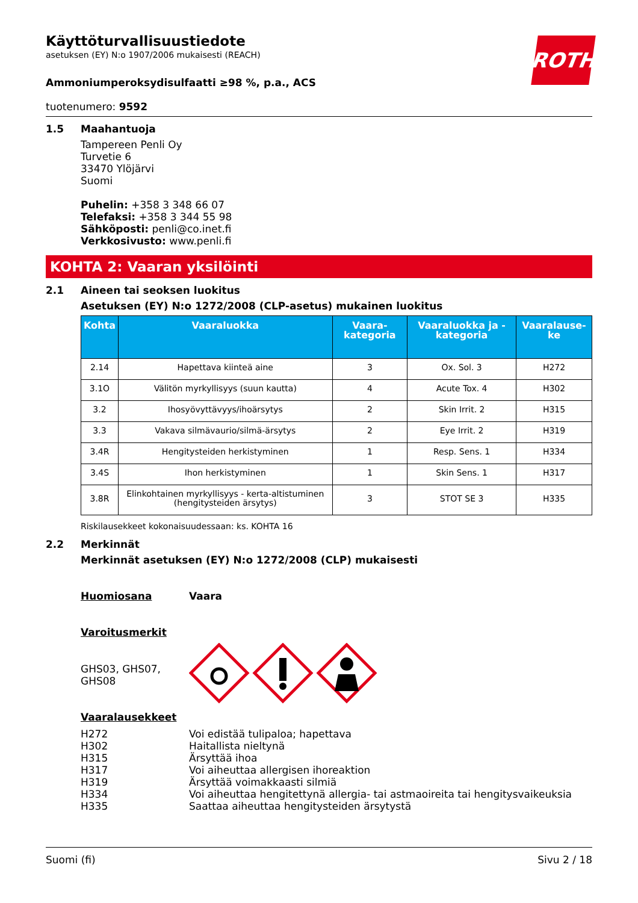ROTH
Käyttöturvallisuustiedote
asetuksen (EY) N:o 1907/2006 mukaisesti (REACH)
Ammoniumperoksydisulfaatti ≥98 %, p.a., ACS
tuotenumero: 9592
1.5 Maahantuoja
Tampereen Penli Oy
Turvetie 6
33470 Ylöjärvi
Suomi
Puhelin: +358 3 348 66 07
Telefaksi: +358 3 344 55 98
Sähköposti: penli@co.inet.fi
Verkkosivusto: www.penli.fi
KOHTA 2: Vaaran yksilöinti
2.1 Aineen tai seoksen luokitus
Asetuksen (EY) N:o 1272/2008 (CLP-asetus) mukainen luokitus
| Kohta | Vaaraluokka | Vaara-kategoria | Vaaraluokka ja -kategoria | Vaaralause-ke |
| --- | --- | --- | --- | --- |
| 2.14 | Hapettava kiinteä aine | 3 | Ox. Sol. 3 | H272 |
| 3.1O | Välitön myrkyllisyys (suun kautta) | 4 | Acute Tox. 4 | H302 |
| 3.2 | Ihosyövyttävyys/ihoärsytys | 2 | Skin Irrit. 2 | H315 |
| 3.3 | Vakava silmävaurio/silmä-ärsytys | 2 | Eye Irrit. 2 | H319 |
| 3.4R | Hengitysteiden herkistyminen | 1 | Resp. Sens. 1 | H334 |
| 3.4S | Ihon herkistyminen | 1 | Skin Sens. 1 | H317 |
| 3.8R | Elinkohtainen myrkyllisyys - kerta-altistuminen (hengitysteiden ärsytys) | 3 | STOT SE 3 | H335 |
Riskilausekkeet kokonaisuudessaan: ks. KOHTA 16
2.2 Merkinnät
Merkinnät asetuksen (EY) N:o 1272/2008 (CLP) mukaisesti
Huomiosana Vaara
Varoitusmerkit
GHS03, GHS07,
GHS08
Vaaralausekkeet
H272
H302
H315
H317
H319
H334
H335
Voi edistää tulipaloa; hapettava
Haitallista nieltynä
Ärsyttää ihoa
Voi aiheuttaa allergisen ihoreaktion
Ärsyttää voimakkaasti silmiä
Voi aiheuttaa hengitettynä allergia- tai astmaoireita tai hengitysvaikeuksia
Saattaa aiheuttaa hengitysteiden ärsytystä
Suomi (fi) Sivu 2 / 18